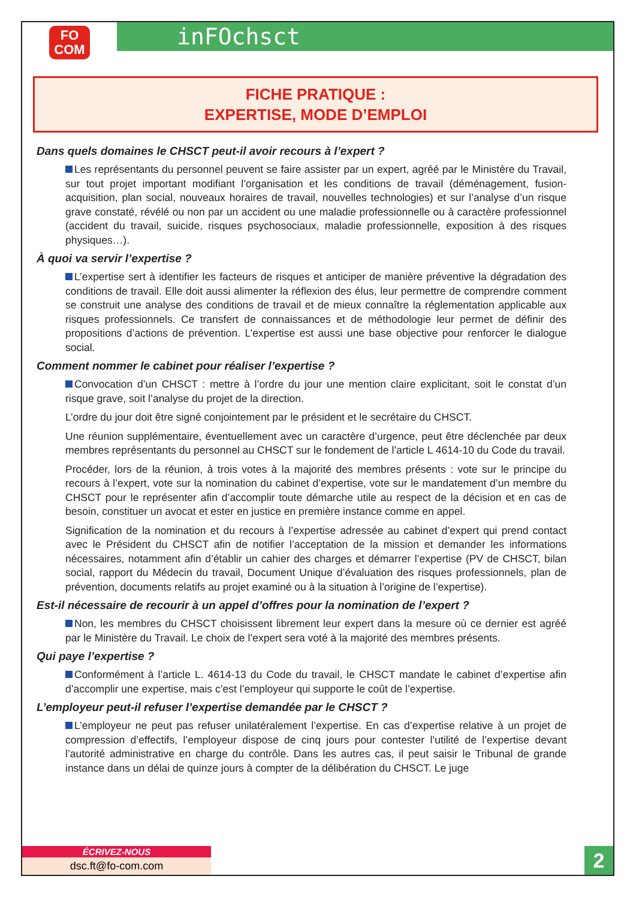FO
COM
inFOchsct
FICHE PRATIQUE :
EXPERTISE, MODE D’EMPLOI
Dans quels domaines le CHSCT peut-il avoir recours à l’expert ?
Les représentants du personnel peuvent se faire assister par un expert, agréé par le Ministère du Travail, sur tout projet important modifiant l’organisation et les conditions de travail (déménagement, fusion-acquisition, plan social, nouveaux horaires de travail, nouvelles technologies) et sur l’analyse d’un risque grave constaté, révélé ou non par un accident ou une maladie professionnelle ou à caractère professionnel (accident du travail, suicide, risques psychosociaux, maladie professionnelle, exposition à des risques physiques…).
À quoi va servir l’expertise ?
L’expertise sert à identifier les facteurs de risques et anticiper de manière préventive la dégradation des conditions de travail. Elle doit aussi alimenter la réflexion des élus, leur permettre de comprendre comment se construit une analyse des conditions de travail et de mieux connaître la réglementation applicable aux risques professionnels. Ce transfert de connaissances et de méthodologie leur permet de définir des propositions d’actions de prévention. L’expertise est aussi une base objective pour renforcer le dialogue social.
Comment nommer le cabinet pour réaliser l’expertise ?
Convocation d’un CHSCT : mettre à l’ordre du jour une mention claire explicitant, soit le constat d’un risque grave, soit l’analyse du projet de la direction.
L’ordre du jour doit être signé conjointement par le président et le secrétaire du CHSCT.
Une réunion supplémentaire, éventuellement avec un caractère d’urgence, peut être déclenchée par deux membres représentants du personnel au CHSCT sur le fondement de l’article L 4614-10 du Code du travail.
Procéder, lors de la réunion, à trois votes à la majorité des membres présents : vote sur le principe du recours à l’expert, vote sur la nomination du cabinet d’expertise, vote sur le mandatement d’un membre du CHSCT pour le représenter afin d’accomplir toute démarche utile au respect de la décision et en cas de besoin, constituer un avocat et ester en justice en première instance comme en appel.
Signification de la nomination et du recours à l’expertise adressée au cabinet d’expert qui prend contact avec le Président du CHSCT afin de notifier l’acceptation de la mission et demander les informations nécessaires, notamment afin d’établir un cahier des charges et démarrer l’expertise (PV de CHSCT, bilan social, rapport du Médecin du travail, Document Unique d’évaluation des risques professionnels, plan de prévention, documents relatifs au projet examiné ou à la situation à l’origine de l’expertise).
Est-il nécessaire de recourir à un appel d’offres pour la nomination de l’expert ?
Non, les membres du CHSCT choisissent librement leur expert dans la mesure où ce dernier est agréé par le Ministère du Travail. Le choix de l’expert sera voté à la majorité des membres présents.
Qui paye l’expertise ?
Conformément à l’article L. 4614-13 du Code du travail, le CHSCT mandate le cabinet d’expertise afin d’accomplir une expertise, mais c’est l’employeur qui supporte le coût de l’expertise.
L’employeur peut-il refuser l’expertise demandée par le CHSCT ?
L’employeur ne peut pas refuser unilatéralement l’expertise. En cas d’expertise relative à un projet de compression d’effectifs, l’employeur dispose de cinq jours pour contester l’utilité de l’expertise devant l’autorité administrative en charge du contrôle. Dans les autres cas, il peut saisir le Tribunal de grande instance dans un délai de quinze jours à compter de la délibération du CHSCT. Le juge
ÉCRIVEZ-NOUS
dsc.ft@fo-com.com
2